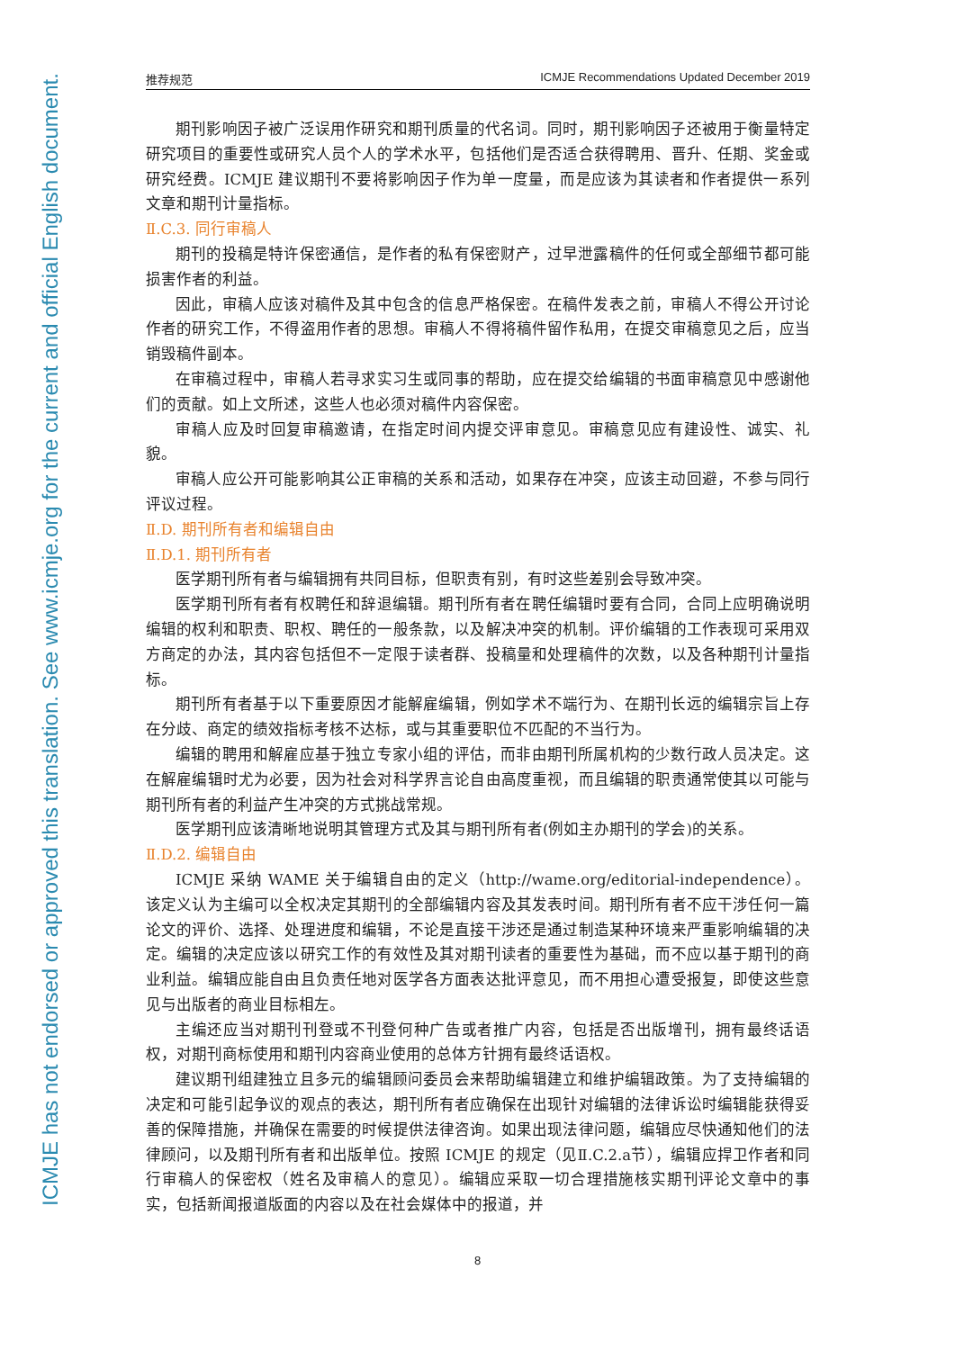ICMJE has not endorsed or approved this translation. See www.icmje.org for the current and official English document.
推荐规范 ICMJE Recommendations Updated December 2019
期刊影响因子被广泛误用作研究和期刊质量的代名词。同时，期刊影响因子还被用于衡量特定研究项目的重要性或研究人员个人的学术水平，包括他们是否适合获得聘用、晋升、任期、奖金或研究经费。ICMJE 建议期刊不要将影响因子作为单一度量，而是应该为其读者和作者提供一系列文章和期刊计量指标。
Ⅱ.C.3. 同行审稿人
期刊的投稿是特许保密通信，是作者的私有保密财产，过早泄露稿件的任何或全部细节都可能损害作者的利益。
因此，审稿人应该对稿件及其中包含的信息严格保密。在稿件发表之前，审稿人不得公开讨论作者的研究工作，不得盗用作者的思想。审稿人不得将稿件留作私用，在提交审稿意见之后，应当销毁稿件副本。
在审稿过程中，审稿人若寻求实习生或同事的帮助，应在提交给编辑的书面审稿意见中感谢他们的贡献。如上文所述，这些人也必须对稿件内容保密。
审稿人应及时回复审稿邀请，在指定时间内提交评审意见。审稿意见应有建设性、诚实、礼貌。
审稿人应公开可能影响其公正审稿的关系和活动，如果存在冲突，应该主动回避，不参与同行评议过程。
Ⅱ.D. 期刊所有者和编辑自由
Ⅱ.D.1. 期刊所有者
医学期刊所有者与编辑拥有共同目标，但职责有别，有时这些差别会导致冲突。
医学期刊所有者有权聘任和辞退编辑。期刊所有者在聘任编辑时要有合同，合同上应明确说明编辑的权利和职责、职权、聘任的一般条款，以及解决冲突的机制。评价编辑的工作表现可采用双方商定的办法，其内容包括但不一定限于读者群、投稿量和处理稿件的次数，以及各种期刊计量指标。
期刊所有者基于以下重要原因才能解雇编辑，例如学术不端行为、在期刊长远的编辑宗旨上存在分歧、商定的绩效指标考核不达标，或与其重要职位不匹配的不当行为。
编辑的聘用和解雇应基于独立专家小组的评估，而非由期刊所属机构的少数行政人员决定。这在解雇编辑时尤为必要，因为社会对科学界言论自由高度重视，而且编辑的职责通常使其以可能与期刊所有者的利益产生冲突的方式挑战常规。
医学期刊应该清晰地说明其管理方式及其与期刊所有者(例如主办期刊的学会)的关系。
Ⅱ.D.2. 编辑自由
ICMJE 采纳 WAME 关于编辑自由的定义（http://wame.org/editorial-independence）。该定义认为主编可以全权决定其期刊的全部编辑内容及其发表时间。期刊所有者不应干涉任何一篇论文的评价、选择、处理进度和编辑，不论是直接干涉还是通过制造某种环境来严重影响编辑的决定。编辑的决定应该以研究工作的有效性及其对期刊读者的重要性为基础，而不应以基于期刊的商业利益。编辑应能自由且负责任地对医学各方面表达批评意见，而不用担心遭受报复，即使这些意见与出版者的商业目标相左。
主编还应当对期刊刊登或不刊登何种广告或者推广内容，包括是否出版增刊，拥有最终话语权，对期刊商标使用和期刊内容商业使用的总体方针拥有最终话语权。
建议期刊组建独立且多元的编辑顾问委员会来帮助编辑建立和维护编辑政策。为了支持编辑的决定和可能引起争议的观点的表达，期刊所有者应确保在出现针对编辑的法律诉讼时编辑能获得妥善的保障措施，并确保在需要的时候提供法律咨询。如果出现法律问题，编辑应尽快通知他们的法律顾问，以及期刊所有者和出版单位。按照 ICMJE 的规定（见Ⅱ.C.2.a节），编辑应捍卫作者和同行审稿人的保密权（姓名及审稿人的意见）。编辑应采取一切合理措施核实期刊评论文章中的事实，包括新闻报道版面的内容以及在社会媒体中的报道，并
8